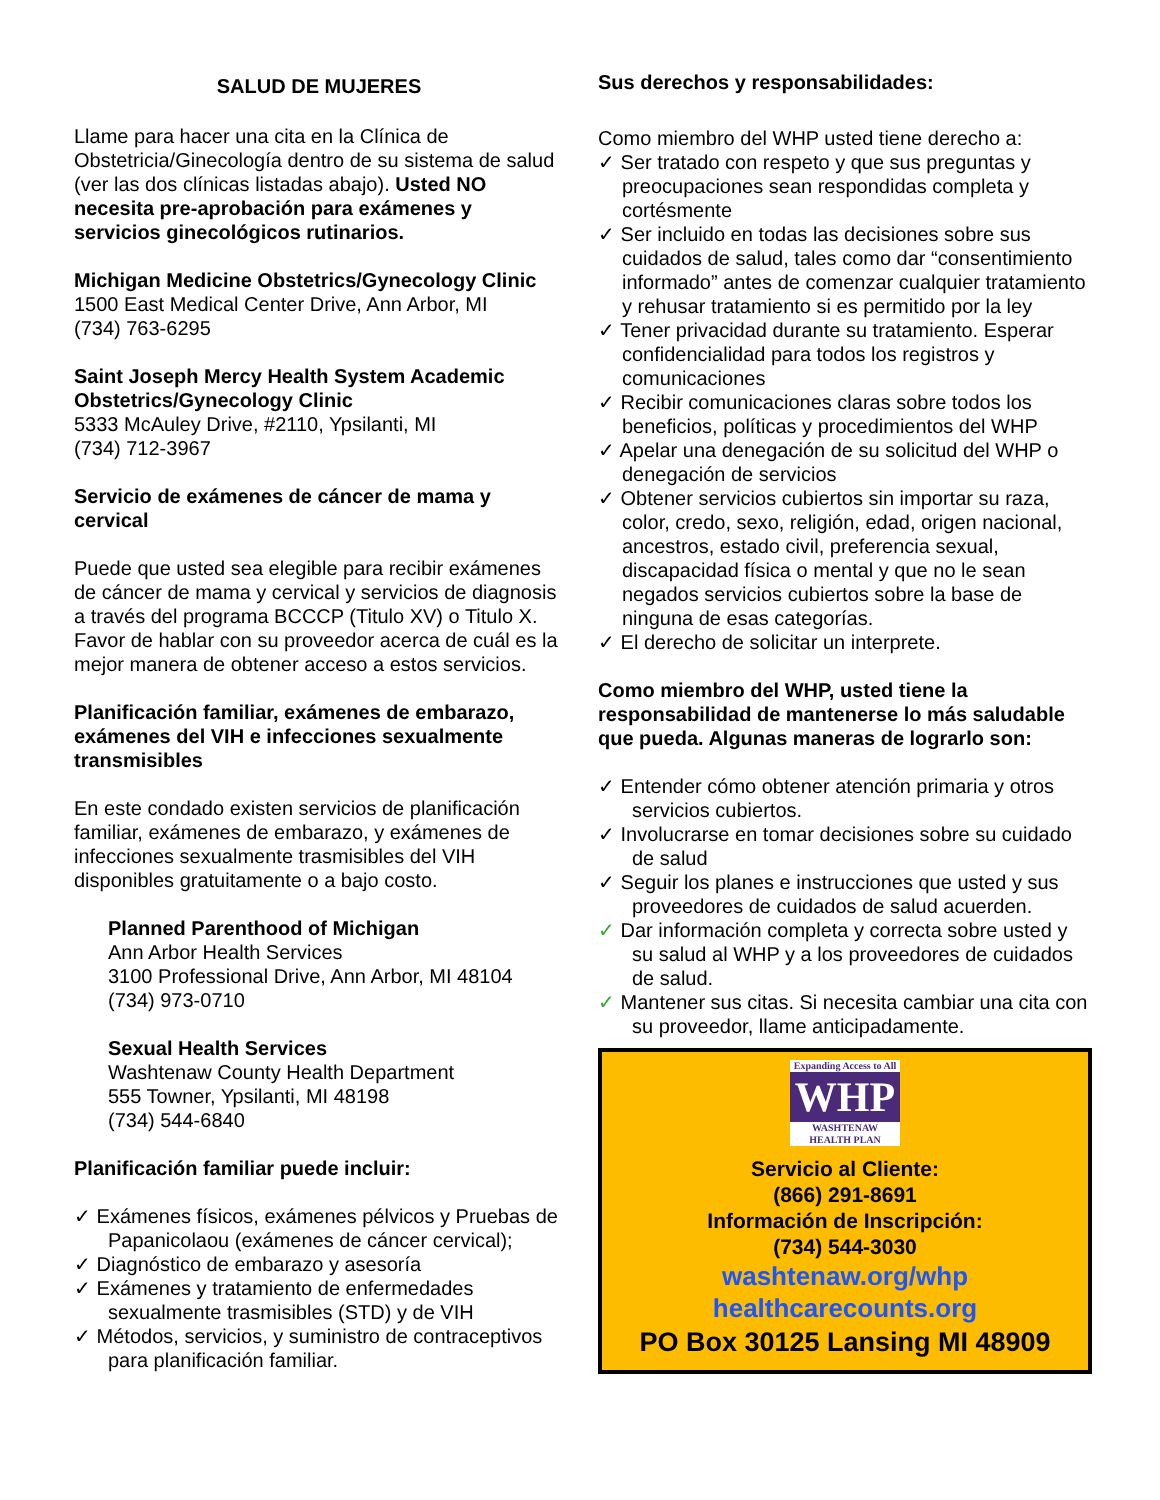SALUD DE MUJERES
Llame para hacer una cita en la Clínica de Obstetricia/Ginecología dentro de su sistema de salud (ver las dos clínicas listadas abajo). Usted NO necesita pre-aprobación para exámenes y servicios ginecológicos rutinarios.
Michigan Medicine Obstetrics/Gynecology Clinic
1500 East Medical Center Drive, Ann Arbor, MI
(734) 763-6295
Saint Joseph Mercy Health System Academic Obstetrics/Gynecology Clinic
5333 McAuley Drive, #2110, Ypsilanti, MI
(734) 712-3967
Servicio de exámenes de cáncer de mama y cervical
Puede que usted sea elegible para recibir exámenes de cáncer de mama y cervical y servicios de diagnosis a través del programa BCCCP (Titulo XV) o Titulo X. Favor de hablar con su proveedor acerca de cuál es la mejor manera de obtener acceso a estos servicios.
Planificación familiar, exámenes de embarazo, exámenes del VIH e infecciones sexualmente transmisibles
En este condado existen servicios de planificación familiar, exámenes de embarazo, y exámenes de infecciones sexualmente trasmisibles del VIH disponibles gratuitamente o a bajo costo.
Planned Parenthood of Michigan
Ann Arbor Health Services
3100 Professional Drive, Ann Arbor, MI 48104
(734) 973-0710
Sexual Health Services
Washtenaw County Health Department
555 Towner, Ypsilanti, MI 48198
(734) 544-6840
Planificación familiar puede incluir:
✓ Exámenes físicos, exámenes pélvicos y Pruebas de Papanicolaou (exámenes de cáncer cervical);
✓ Diagnóstico de embarazo y asesoría
✓ Exámenes y tratamiento de enfermedades sexualmente trasmisibles (STD) y de VIH
✓ Métodos, servicios, y suministro de contraceptivos para planificación familiar.
Sus derechos y responsabilidades:
Como miembro del WHP usted tiene derecho a:
✓ Ser tratado con respeto y que sus preguntas y preocupaciones sean respondidas completa y cortésmente
✓ Ser incluido en todas las decisiones sobre sus cuidados de salud, tales como dar “consentimiento informado” antes de comenzar cualquier tratamiento y rehusar tratamiento si es permitido por la ley
✓ Tener privacidad durante su tratamiento. Esperar confidencialidad para todos los registros y comunicaciones
✓ Recibir comunicaciones claras sobre todos los beneficios, políticas y procedimientos del WHP
✓ Apelar una denegación de su solicitud del WHP o denegación de servicios
✓ Obtener servicios cubiertos sin importar su raza, color, credo, sexo, religión, edad, origen nacional, ancestros, estado civil, preferencia sexual, discapacidad física o mental y que no le sean negados servicios cubiertos sobre la base de ninguna de esas categorías.
✓ El derecho de solicitar un interprete.
Como miembro del WHP, usted tiene la responsabilidad de mantenerse lo más saludable que pueda. Algunas maneras de lograrlo son:
✓ Entender cómo obtener atención primaria y otros servicios cubiertos.
✓ Involucrarse en tomar decisiones sobre su cuidado de salud
✓ Seguir los planes e instrucciones que usted y sus proveedores de cuidados de salud acuerden.
✓ Dar información completa y correcta sobre usted y su salud al WHP y a los proveedores de cuidados de salud.
✓ Mantener sus citas. Si necesita cambiar una cita con su proveedor, llame anticipadamente.
Expanding Access to All
WHP
WASHTENAW
HEALTH PLAN
Servicio al Cliente:
(866) 291-8691
Información de Inscripción:
(734) 544-3030
washtenaw.org/whp
healthcarecounts.org
PO Box 30125 Lansing MI 48909